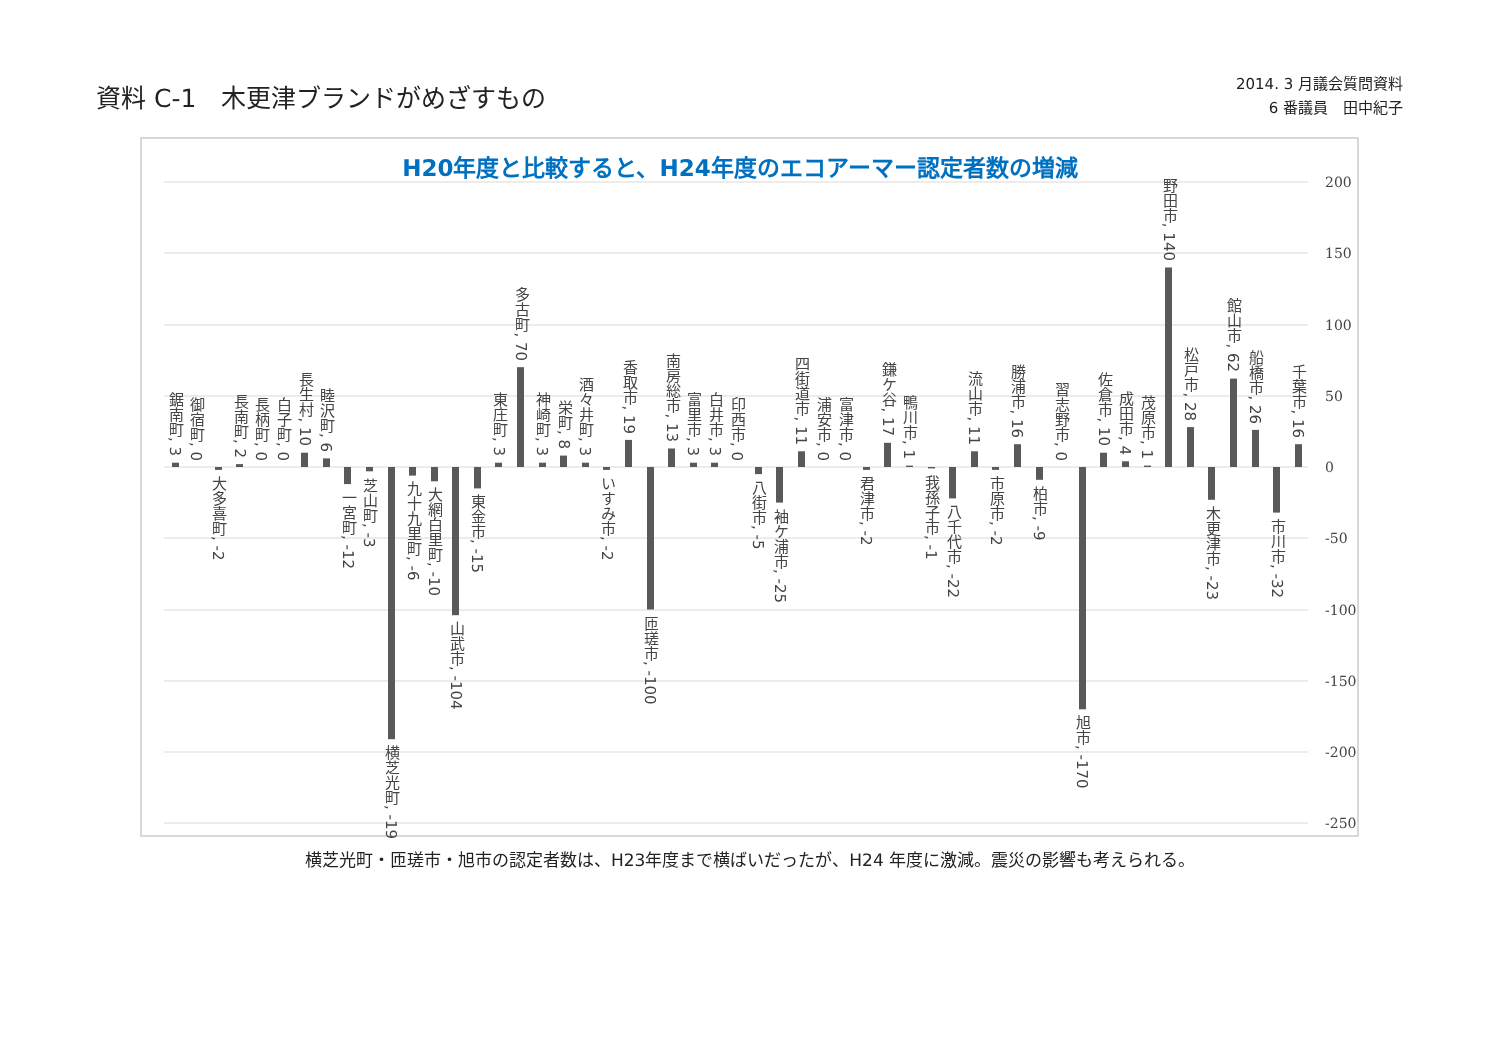資料 C-1　木更津ブランドがめざすもの
2014. 3 月議会質問資料
6 番議員　田中紀子
H20年度と比較すると、H24年度のエコアーマー認定者数の増減
200
150
100
50
0
-50
-100
-150
-200
-250
鋸南町, 3
御宿町, 0
大多喜町, -2
長南町, 2
長柄町, 0
白子町, 0
長生村, 10
睦沢町, 6
一宮町, -12
芝山町, -3
横芝光町, -191
九十九里町, -6
大網白里町, -10
山武市, -104
東金市, -15
東庄町, 3
多古町, 70
神崎町, 3
栄町, 8
酒々井町, 3
いすみ市, -2
香取市, 19
匝瑳市, -100
南房総市, 13
富里市, 3
白井市, 3
印西市, 0
八街市, -5
袖ケ浦市, -25
四街道市, 11
浦安市, 0
富津市, 0
君津市, -2
鎌ケ谷, 17
鴨川市, 1
我孫子市, -1
八千代市, -22
流山市, 11
市原市, -2
勝浦市, 16
柏市, -9
習志野市, 0
旭市, -170
佐倉市, 10
成田市, 4
茂原市, 1
野田市, 140
松戸市, 28
木更津市, -23
館山市, 62
船橋市, 26
市川市, -32
千葉市, 16
横芝光町・匝瑳市・旭市の認定者数は、H23年度まで横ばいだったが、H24 年度に激減。震災の影響も考えられる。